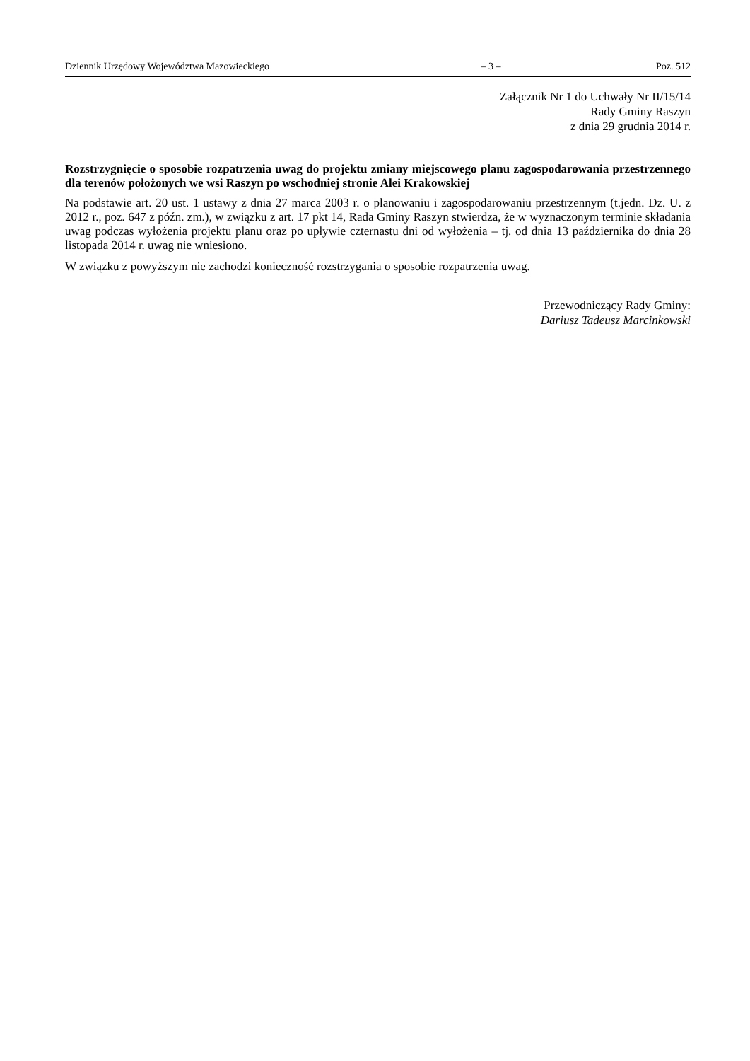Dziennik Urzędowy Województwa Mazowieckiego – 3 – Poz. 512
Załącznik Nr 1 do Uchwały Nr II/15/14
Rady Gminy Raszyn
z dnia 29 grudnia 2014 r.
Rozstrzygnięcie o sposobie rozpatrzenia uwag do projektu zmiany miejscowego planu zagospodarowania przestrzennego dla terenów położonych we wsi Raszyn po wschodniej stronie Alei Krakowskiej
Na podstawie art. 20 ust. 1 ustawy z dnia 27 marca 2003 r. o planowaniu i zagospodarowaniu przestrzennym (t.jedn. Dz. U. z 2012 r., poz. 647 z późn. zm.), w związku z art. 17 pkt 14, Rada Gminy Raszyn stwierdza, że w wyznaczonym terminie składania uwag podczas wyłożenia projektu planu oraz po upływie czternastu dni od wyłożenia – tj. od dnia 13 października do dnia 28 listopada 2014 r. uwag nie wniesiono.
W związku z powyższym nie zachodzi konieczność rozstrzygania o sposobie rozpatrzenia uwag.
Przewodniczący Rady Gminy:
Dariusz Tadeusz Marcinkowski